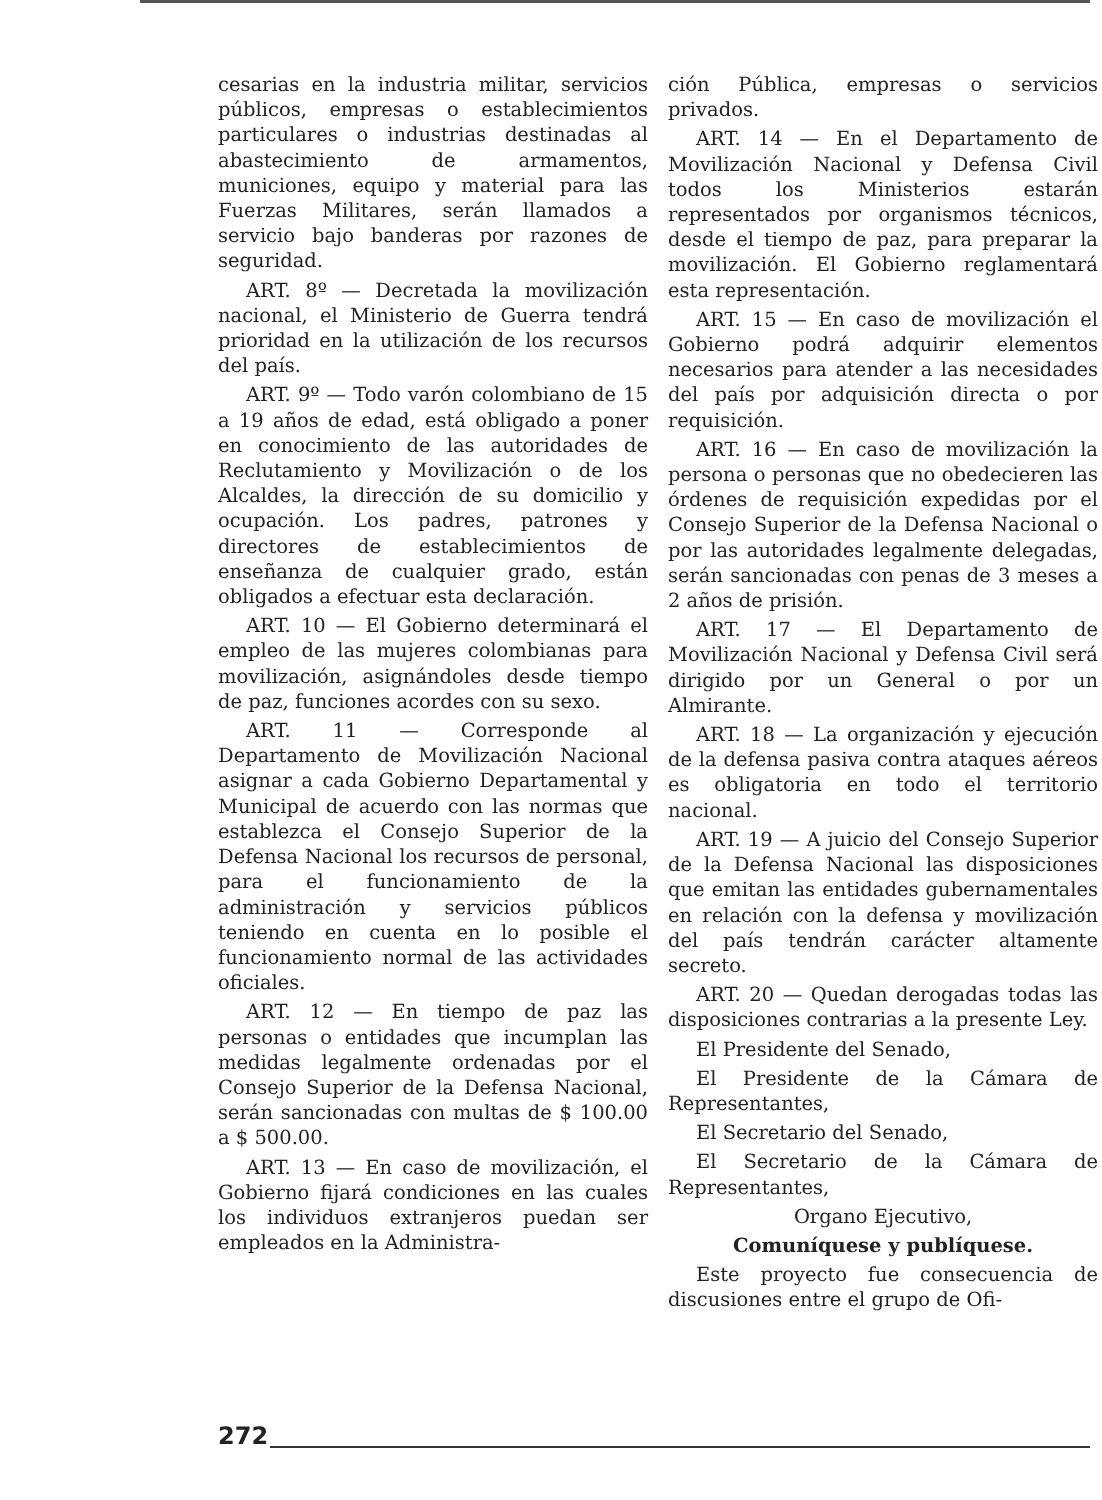cesarias en la industria militar, servicios públicos, empresas o establecimientos particulares o industrias destinadas al abastecimiento de armamentos, municiones, equipo y material para las Fuerzas Militares, serán llamados a servicio bajo banderas por razones de seguridad.
ART. 8º — Decretada la movilización nacional, el Ministerio de Guerra tendrá prioridad en la utilización de los recursos del país.
ART. 9º — Todo varón colombiano de 15 a 19 años de edad, está obligado a poner en conocimiento de las autoridades de Reclutamiento y Movilización o de los Alcaldes, la dirección de su domicilio y ocupación. Los padres, patrones y directores de establecimientos de enseñanza de cualquier grado, están obligados a efectuar esta declaración.
ART. 10 — El Gobierno determinará el empleo de las mujeres colombianas para movilización, asignándoles desde tiempo de paz, funciones acordes con su sexo.
ART. 11 — Corresponde al Departamento de Movilización Nacional asignar a cada Gobierno Departamental y Municipal de acuerdo con las normas que establezca el Consejo Superior de la Defensa Nacional los recursos de personal, para el funcionamiento de la administración y servicios públicos teniendo en cuenta en lo posible el funcionamiento normal de las actividades oficiales.
ART. 12 — En tiempo de paz las personas o entidades que incumplan las medidas legalmente ordenadas por el Consejo Superior de la Defensa Nacional, serán sancionadas con multas de $ 100.00 a $ 500.00.
ART. 13 — En caso de movilización, el Gobierno fijará condiciones en las cuales los individuos extranjeros puedan ser empleados en la Administra-
ción Pública, empresas o servicios privados.
ART. 14 — En el Departamento de Movilización Nacional y Defensa Civil todos los Ministerios estarán representados por organismos técnicos, desde el tiempo de paz, para preparar la movilización. El Gobierno reglamentará esta representación.
ART. 15 — En caso de movilización el Gobierno podrá adquirir elementos necesarios para atender a las necesidades del país por adquisición directa o por requisición.
ART. 16 — En caso de movilización la persona o personas que no obedecieren las órdenes de requisición expedidas por el Consejo Superior de la Defensa Nacional o por las autoridades legalmente delegadas, serán sancionadas con penas de 3 meses a 2 años de prisión.
ART. 17 — El Departamento de Movilización Nacional y Defensa Civil será dirigido por un General o por un Almirante.
ART. 18 — La organización y ejecución de la defensa pasiva contra ataques aéreos es obligatoria en todo el territorio nacional.
ART. 19 — A juicio del Consejo Superior de la Defensa Nacional las disposiciones que emitan las entidades gubernamentales en relación con la defensa y movilización del país tendrán carácter altamente secreto.
ART. 20 — Quedan derogadas todas las disposiciones contrarias a la presente Ley.
El Presidente del Senado,
El Presidente de la Cámara de Representantes,
El Secretario del Senado,
El Secretario de la Cámara de Representantes,
Organo Ejecutivo,
Comuníquese y publíquese.
Este proyecto fue consecuencia de discusiones entre el grupo de Ofi-
272